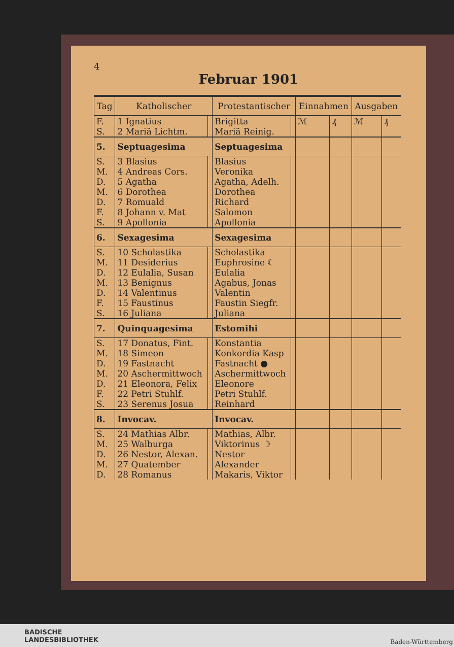4
Februar 1901
| Tag | Katholischer | | Protestantischer | | Einnahmen | | Ausgaben | |
| --- | --- | --- | --- | --- | --- | --- | --- | --- |
| F. | 1 Ignatius | | Brigitta | | ℳ | ₰ | ℳ | ₰ |
| S. | 2 Mariä Lichtm. | | Mariä Reinig. | | | | | |
| 5. | Septuagesima | | Septuagesima | | | | | |
| S. | 3 Blasius | | Blasius | | | | | |
| M. | 4 Andreas Cors. | | Veronika | | | | | |
| D. | 5 Agatha | | Agatha, Adelh. | | | | | |
| M. | 6 Dorothea | | Dorothea | | | | | |
| D. | 7 Romuald | | Richard | | | | | |
| F. | 8 Johann v. Mat | | Salomon | | | | | |
| S. | 9 Apollonia | | Apollonia | | | | | |
| 6. | Sexagesima | | Sexagesima | | | | | |
| S. | 10 Scholastika | | Scholastika | | | | | |
| M. | 11 Desiderius | | Euphrosine ☾ | | | | | |
| D. | 12 Eulalia, Susan | | Eulalia | | | | | |
| M. | 13 Benignus | | Agabus, Jonas | | | | | |
| D. | 14 Valentinus | | Valentin | | | | | |
| F. | 15 Faustinus | | Faustin Siegfr. | | | | | |
| S. | 16 Juliana | | Juliana | | | | | |
| 7. | Quinquagesima | | Estomihi | | | | | |
| S. | 17 Donatus, Fint. | | Konstantia | | | | | |
| M. | 18 Simeon | | Konkordia Kasp | | | | | |
| D. | 19 Fastnacht | | Fastnacht ● | | | | | |
| M. | 20 Aschermittwoch | | Aschermittwoch | | | | | |
| D. | 21 Eleonora, Felix | | Eleonore | | | | | |
| F. | 22 Petri Stuhlf. | | Petri Stuhlf. | | | | | |
| S. | 23 Serenus Josua | | Reinhard | | | | | |
| 8. | Invocav. | | Invocav. | | | | | |
| S. | 24 Mathias Albr. | | Mathias, Albr. | | | | | |
| M. | 25 Walburga | | Viktorinus ☽ | | | | | |
| D. | 26 Nestor, Alexan. | | Nestor | | | | | |
| M. | 27 Quatember | | Alexander | | | | | |
| D. | 28 Romanus | | Makaris, Viktor | | | | | |
BADISCHE
LANDESBIBLIOTHEK
Baden-Württemberg